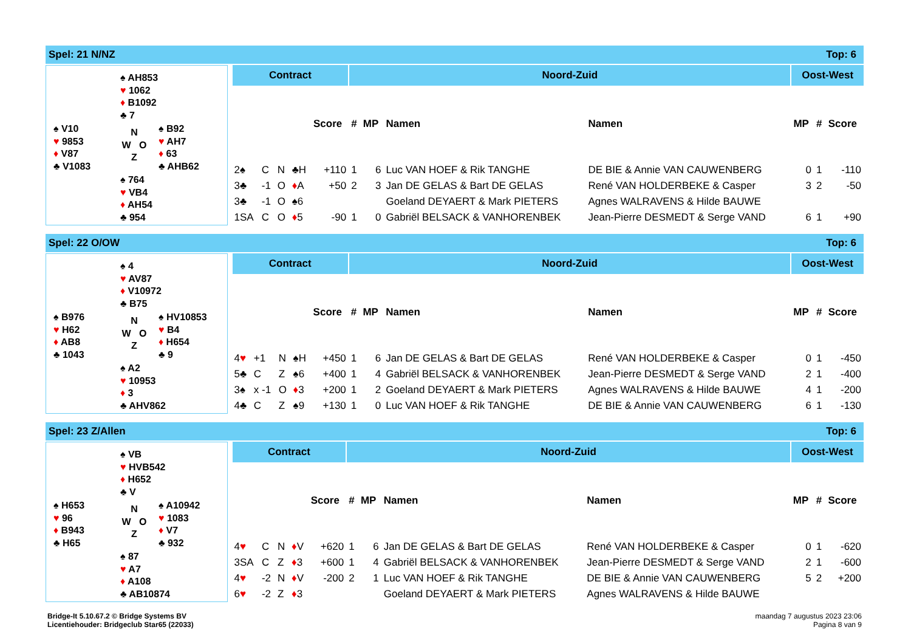Spel: 21 N/NZ Top: 6
♠ AH853
♥ 1062
♦ B1092
♣ 7
♠ V10
♥ 9853
♦ V87
♣ V1083
N
W O
Z
♠ B92
♥ AH7
♦ 63
♣ AHB62
♠ 764
♥ VB4
♦ AH54
♣ 954
| Contract | | | | | Noord-Zuid | | | | Oost-West | | |
| --- | --- | --- | --- | --- | --- | --- | --- | --- | --- | --- | --- |
| | | | | Score | # | MP | Namen | Namen | MP | # | Score |
| 2♠ | C | N | ♣H | +110 | 1 | 6 | Luc VAN HOEF & Rik TANGHE | DE BIE & Annie VAN CAUWENBERG | 0 | 1 | -110 |
| 3♣ | -1 | O | ♦ A | +50 | 2 | 3 | Jan DE GELAS & Bart DE GELAS | René VAN HOLDERBEKE & Casper | 3 | 2 | -50 |
| 3♣ | -1 | O | ♠6 | | | | Goeland DEYAERT & Mark PIETERS | Agnes WALRAVENS & Hilde BAUWE | | | |
| 1SA | C | O | ♦ 5 | -90 | 1 | 0 | Gabriël BELSACK & VANHORENBEK | Jean-Pierre DESMEDT & Serge VAND | 6 | 1 | +90 |
Spel: 22 O/OW Top: 6
♠ 4
♥ AV87
♦ V10972
♣ B75
♠ B976
♥ H62
♦ AB8
♣ 1043
N
W O
Z
♠ HV10853
♥ B4
♦ H654
♣ 9
♠ A2
♥ 10953
♦ 3
♣ AHV862
| Contract | | | | | Noord-Zuid | | | | Oost-West | | |
| --- | --- | --- | --- | --- | --- | --- | --- | --- | --- | --- | --- |
| | | | | Score | # | MP | Namen | Namen | MP | # | Score |
| 4 ♥ | +1 | N | ♠H | +450 | 1 | 6 | Jan DE GELAS & Bart DE GELAS | René VAN HOLDERBEKE & Casper | 0 | 1 | -450 |
| 5♣ | C | Z | ♠6 | +400 | 1 | 4 | Gabriël BELSACK & VANHORENBEK | Jean-Pierre DESMEDT & Serge VAND | 2 | 1 | -400 |
| 3♠ | x -1 | O | ♦ 3 | +200 | 1 | 2 | Goeland DEYAERT & Mark PIETERS | Agnes WALRAVENS & Hilde BAUWE | 4 | 1 | -200 |
| 4♣ | C | Z | ♠9 | +130 | 1 | 0 | Luc VAN HOEF & Rik TANGHE | DE BIE & Annie VAN CAUWENBERG | 6 | 1 | -130 |
Spel: 23 Z/Allen Top: 6
♠ VB
♥ HVB542
♦ H652
♣ V
♠ H653
♥ 96
♦ B943
♣ H65
N
W O
Z
♠ A10942
♥ 1083
♦ V7
♣ 932
♠ 87
♥ A7
♦ A108
♣ AB10874
| Contract | | | | | Noord-Zuid | | | | Oost-West | | |
| --- | --- | --- | --- | --- | --- | --- | --- | --- | --- | --- | --- |
| | | | | Score | # | MP | Namen | Namen | MP | # | Score |
| 4 ♥ | C | N | ♦ V | +620 | 1 | 6 | Jan DE GELAS & Bart DE GELAS | René VAN HOLDERBEKE & Casper | 0 | 1 | -620 |
| 3SA | C | Z | ♦ 3 | +600 | 1 | 4 | Gabriël BELSACK & VANHORENBEK | Jean-Pierre DESMEDT & Serge VAND | 2 | 1 | -600 |
| 4 ♥ | -2 | N | ♦ V | -200 | 2 | 1 | Luc VAN HOEF & Rik TANGHE | DE BIE & Annie VAN CAUWENBERG | 5 | 2 | +200 |
| 6 ♥ | -2 | Z | ♦ 3 | | | | Goeland DEYAERT & Mark PIETERS | Agnes WALRAVENS & Hilde BAUWE | | | |
Bridge-It 5.10.67.2 © Bridge Systems BV
Licentiehouder: Bridgeclub Star65 (22033)
maandag 7 augustus 2023 23:06
Pagina 8 van 9